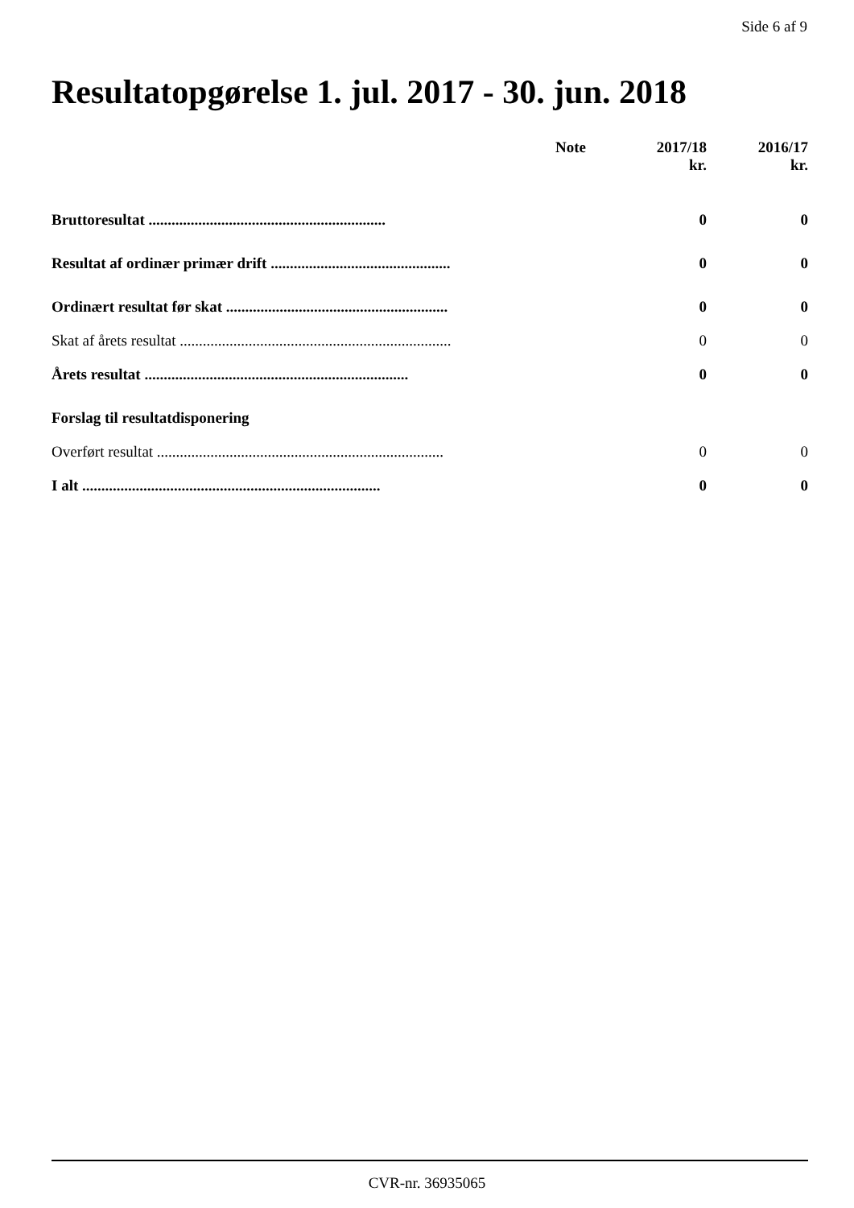Side 6 af 9
Resultatopgørelse 1. jul. 2017 - 30. jun. 2018
| | Note | 2017/18 kr. | 2016/17 kr. |
| --- | --- | --- | --- |
| Bruttoresultat .............................................................. | | 0 | 0 |
| Resultat af ordinær primær drift ............................................... | | 0 | 0 |
| Ordinært resultat før skat .......................................................... | | 0 | 0 |
| Skat af årets resultat ....................................................................... | | 0 | 0 |
| Årets resultat ..................................................................... | | 0 | 0 |
| Forslag til resultatdisponering | | | |
| Overført resultat ........................................................................... | | 0 | 0 |
| I alt .............................................................................. | | 0 | 0 |
CVR-nr. 36935065